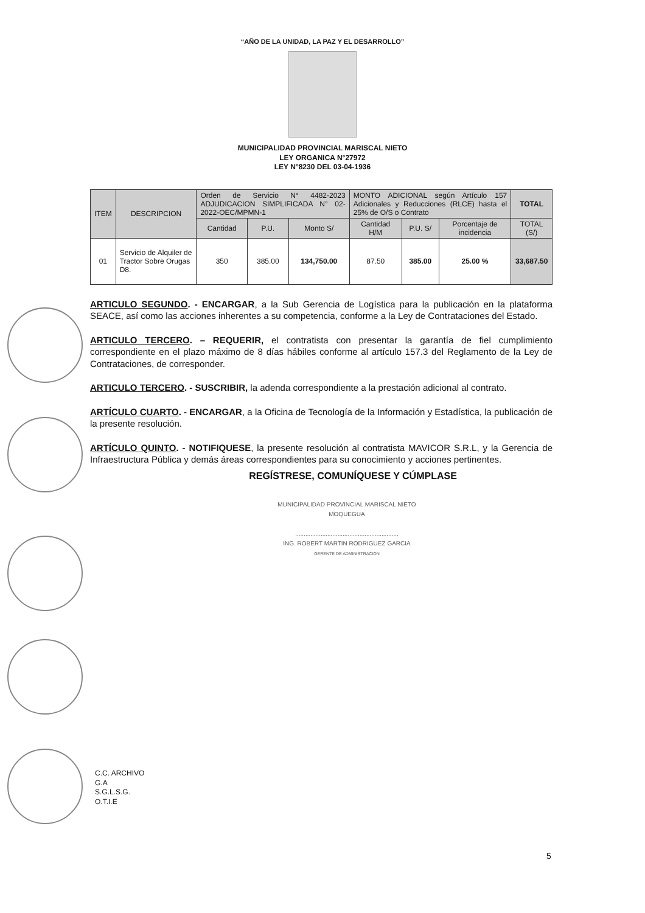“AÑO DE LA UNIDAD, LA PAZ Y EL DESARROLLO”
MUNICIPALIDAD PROVINCIAL MARISCAL NIETO
LEY ORGANICA N°27972
LEY N°8230 DEL 03-04-1936
| ITEM | DESCRIPCION | Orden de Servicio N° 4482-2023 ADJUDICACION SIMPLIFICADA N° 02-2022-OEC/MPMN-1 | | | MONTO ADICIONAL según Artículo 157 Adicionales y Reducciones (RLCE) hasta el 25% de O/S o Contrato | | | TOTAL |
| --- | --- | --- | --- | --- | --- | --- | --- | --- |
| | | Cantidad | P.U. | Monto S/ | Cantidad H/M | P.U. S/ | Porcentaje de incidencia | TOTAL (S/) |
| 01 | Servicio de Alquiler de Tractor Sobre Orugas D8. | 350 | 385.00 | 134,750.00 | 87.50 | 385.00 | 25.00 % | 33,687.50 |
ARTICULO SEGUNDO. - ENCARGAR, a la Sub Gerencia de Logística para la publicación en la plataforma SEACE, así como las acciones inherentes a su competencia, conforme a la Ley de Contrataciones del Estado.
ARTICULO TERCERO. – REQUERIR, el contratista con presentar la garantía de fiel cumplimiento correspondiente en el plazo máximo de 8 días hábiles conforme al artículo 157.3 del Reglamento de la Ley de Contrataciones, de corresponder.
ARTICULO TERCERO. - SUSCRIBIR, la adenda correspondiente a la prestación adicional al contrato.
ARTÍCULO CUARTO. - ENCARGAR, a la Oficina de Tecnología de la Información y Estadística, la publicación de la presente resolución.
ARTÍCULO QUINTO. - NOTIFIQUESE, la presente resolución al contratista MAVICOR S.R.L, y la Gerencia de Infraestructura Pública y demás áreas correspondientes para su conocimiento y acciones pertinentes.
REGÍSTRESE, COMUNÍQUESE Y CÚMPLASE
MUNICIPALIDAD PROVINCIAL MARISCAL NIETO
MOQUEGUA
.............................................................
ING. ROBERT MARTIN RODRIGUEZ GARCIA
GERENTE DE ADMINISTRACION
C.C. ARCHIVO
G.A
S.G.L.S.G.
O.T.I.E
5